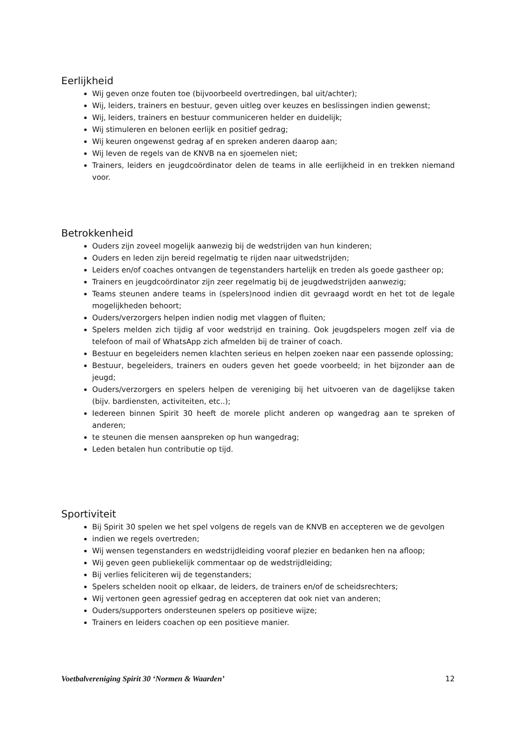Eerlijkheid
Wij geven onze fouten toe (bijvoorbeeld overtredingen, bal uit/achter);
Wij, leiders, trainers en bestuur, geven uitleg over keuzes en beslissingen indien gewenst;
Wij, leiders, trainers en bestuur communiceren helder en duidelijk;
Wij stimuleren en belonen eerlijk en positief gedrag;
Wij keuren ongewenst gedrag af en spreken anderen daarop aan;
Wij leven de regels van de KNVB na en sjoemelen niet;
Trainers, leiders en jeugdcoördinator delen de teams in alle eerlijkheid in en trekken niemand voor.
Betrokkenheid
Ouders zijn zoveel mogelijk aanwezig bij de wedstrijden van hun kinderen;
Ouders en leden zijn bereid regelmatig te rijden naar uitwedstrijden;
Leiders en/of coaches ontvangen de tegenstanders hartelijk en treden als goede gastheer op;
Trainers en jeugdcoördinator zijn zeer regelmatig bij de jeugdwedstrijden aanwezig;
Teams steunen andere teams in (spelers)nood indien dit gevraagd wordt en het tot de legale mogelijkheden behoort;
Ouders/verzorgers helpen indien nodig met vlaggen of fluiten;
Spelers melden zich tijdig af voor wedstrijd en training. Ook jeugdspelers mogen zelf via de telefoon of mail of WhatsApp zich afmelden bij de trainer of coach.
Bestuur en begeleiders nemen klachten serieus en helpen zoeken naar een passende oplossing;
Bestuur, begeleiders, trainers en ouders geven het goede voorbeeld; in het bijzonder aan de jeugd;
Ouders/verzorgers en spelers helpen de vereniging bij het uitvoeren van de dagelijkse taken (bijv. bardiensten, activiteiten, etc..);
Iedereen binnen Spirit 30 heeft de morele plicht anderen op wangedrag aan te spreken of anderen;
te steunen die mensen aanspreken op hun wangedrag;
Leden betalen hun contributie op tijd.
Sportiviteit
Bij Spirit 30 spelen we het spel volgens de regels van de KNVB en accepteren we de gevolgen
indien we regels overtreden;
Wij wensen tegenstanders en wedstrijdleiding vooraf plezier en bedanken hen na afloop;
Wij geven geen publiekelijk commentaar op de wedstrijdleiding;
Bij verlies feliciteren wij de tegenstanders;
Spelers schelden nooit op elkaar, de leiders, de trainers en/of de scheidsrechters;
Wij vertonen geen agressief gedrag en accepteren dat ook niet van anderen;
Ouders/supporters ondersteunen spelers op positieve wijze;
Trainers en leiders coachen op een positieve manier.
Voetbalvereniging Spirit 30 ‘Normen & Waarden’ 12